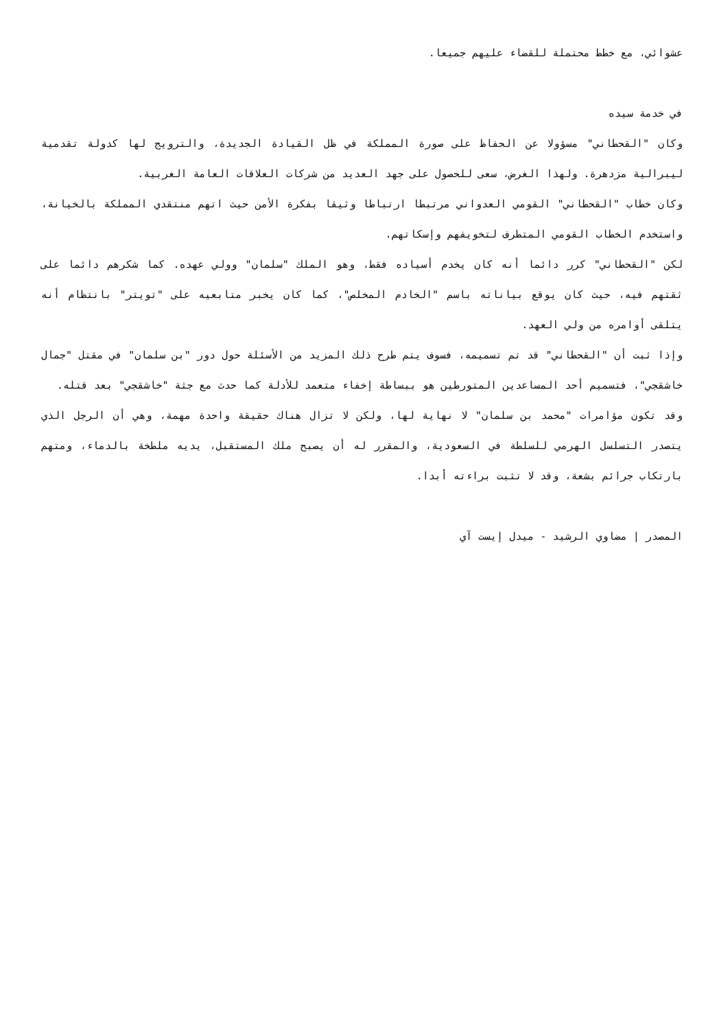عشوائي، مع خطط محتملة للقضاء عليهم جميعا.
في خدمة سيده
وكان "القحطاني" مسؤولا عن الحفاظ على صورة المملكة في ظل القيادة الجديدة، والترويج لها كدولة تقدمية ليبرالية مزدهرة. ولهذا الغرض، سعى للحصول على جهد العديد من شركات العلاقات العامة الغربية.
وكان خطاب "القحطاني" القومي العدواني مرتبطا ارتباطا وثيقا بفكرة الأمن حيث اتهم منتقدي المملكة بالخيانة، واستخدم الخطاب القومي المتطرف لتخويفهم وإسكاتهم.
لكن "القحطاني" كرر دائما أنه كان يخدم أسياده فقط، وهو الملك "سلمان" وولي عهده. كما شكرهم دائما على ثقتهم فيه، حيث كان يوقع بياناته باسم "الخادم المخلص"، كما كان يخبر متابعيه على "تويتر" بانتظام أنه يتلقى أوامره من ولي العهد.
وإذا ثبت أن "القحطاني" قد تم تسميمه، فسوف يتم طرح ذلك المزيد من الأسئلة حول دور "بن سلمان" في مقتل "جمال خاشقجي"، فتسميم أحد المساعدين المتورطين هو ببساطة إخفاء متعمد للأدلة كما حدث مع جثة "خاشقجي" بعد قتله.
وقد تكون مؤامرات "محمد بن سلمان" لا نهاية لها، ولكن لا تزال هناك حقيقة واحدة مهمة، وهي أن الرجل الذي يتصدر التسلسل الهرمي للسلطة في السعودية، والمقرر له أن يصبح ملك المستقبل، يديه ملطخة بالدماء، ومتهم بارتكاب جرائم بشعة، وقد لا تثبت براءته أبدا.
المصدر | مضاوي الرشيد - ميدل إيست آي